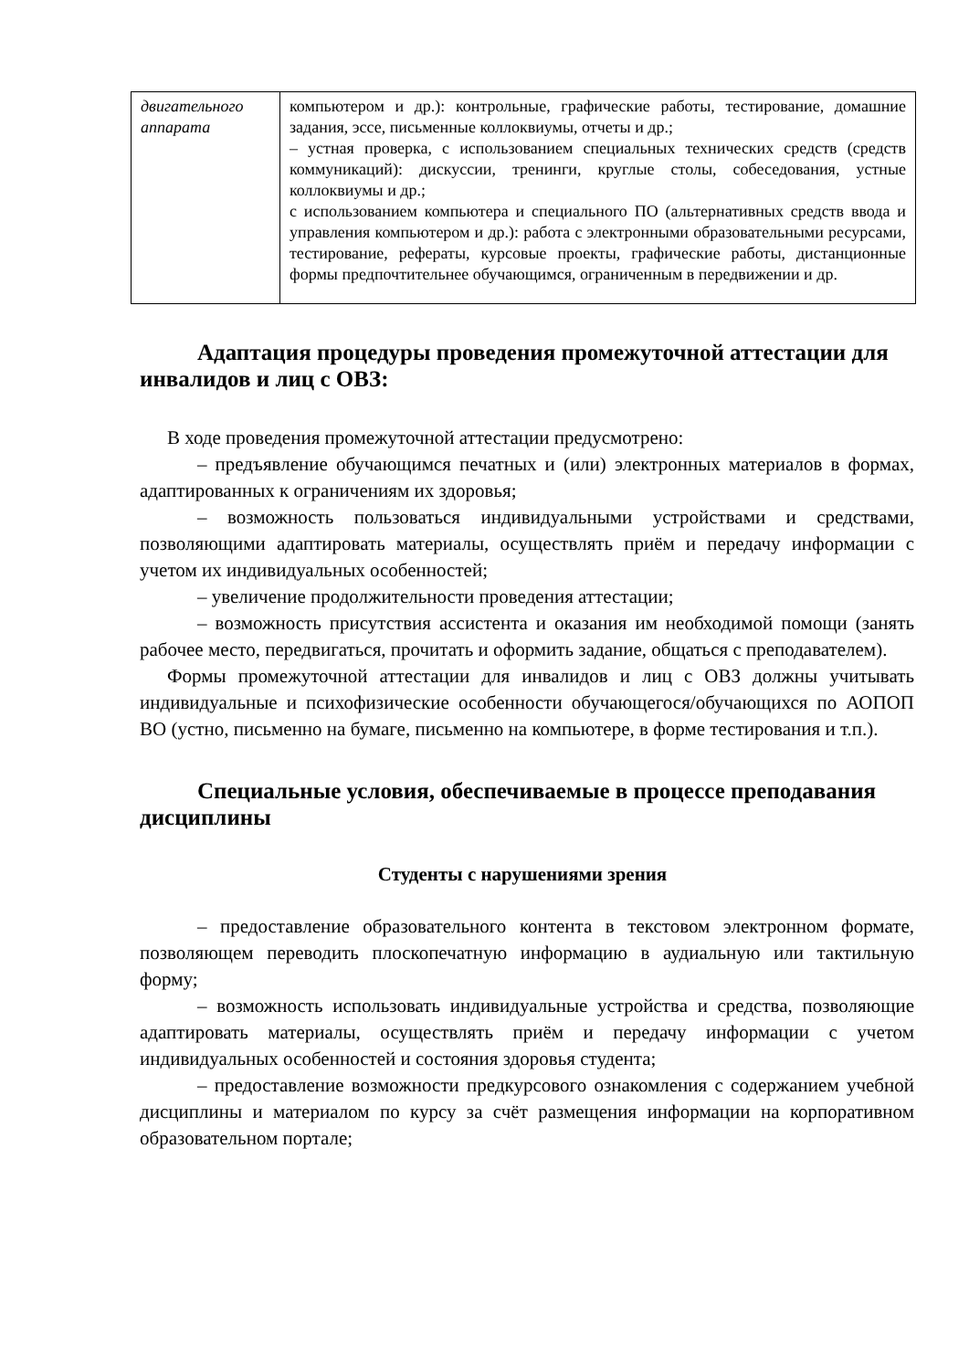| двигательного аппарата | компьютером и др.): контрольные, графические работы, тестирование, домашние задания, эссе, письменные коллоквиумы, отчеты и др.; – устная проверка, с использованием специальных технических средств (средств коммуникаций): дискуссии, тренинги, круглые столы, собеседования, устные коллоквиумы и др.; с использованием компьютера и специального ПО (альтернативных средств ввода и управления компьютером и др.): работа с электронными образовательными ресурсами, тестирование, рефераты, курсовые проекты, графические работы, дистанционные формы предпочтительнее обучающимся, ограниченным в передвижении и др. |
Адаптация процедуры проведения промежуточной аттестации для инвалидов и лиц с ОВЗ:
В ходе проведения промежуточной аттестации предусмотрено:
– предъявление обучающимся печатных и (или) электронных материалов в формах, адаптированных к ограничениям их здоровья;
– возможность пользоваться индивидуальными устройствами и средствами, позволяющими адаптировать материалы, осуществлять приём и передачу информации с учетом их индивидуальных особенностей;
– увеличение продолжительности проведения аттестации;
– возможность присутствия ассистента и оказания им необходимой помощи (занять рабочее место, передвигаться, прочитать и оформить задание, общаться с преподавателем).
Формы промежуточной аттестации для инвалидов и лиц с ОВЗ должны учитывать индивидуальные и психофизические особенности обучающегося/обучающихся по АОПОП ВО (устно, письменно на бумаге, письменно на компьютере, в форме тестирования и т.п.).
Специальные условия, обеспечиваемые в процессе преподавания дисциплины
Студенты с нарушениями зрения
– предоставление образовательного контента в текстовом электронном формате, позволяющем переводить плоскопечатную информацию в аудиальную или тактильную форму;
– возможность использовать индивидуальные устройства и средства, позволяющие адаптировать материалы, осуществлять приём и передачу информации с учетом индивидуальных особенностей и состояния здоровья студента;
– предоставление возможности предкурсового ознакомления с содержанием учебной дисциплины и материалом по курсу за счёт размещения информации на корпоративном образовательном портале;